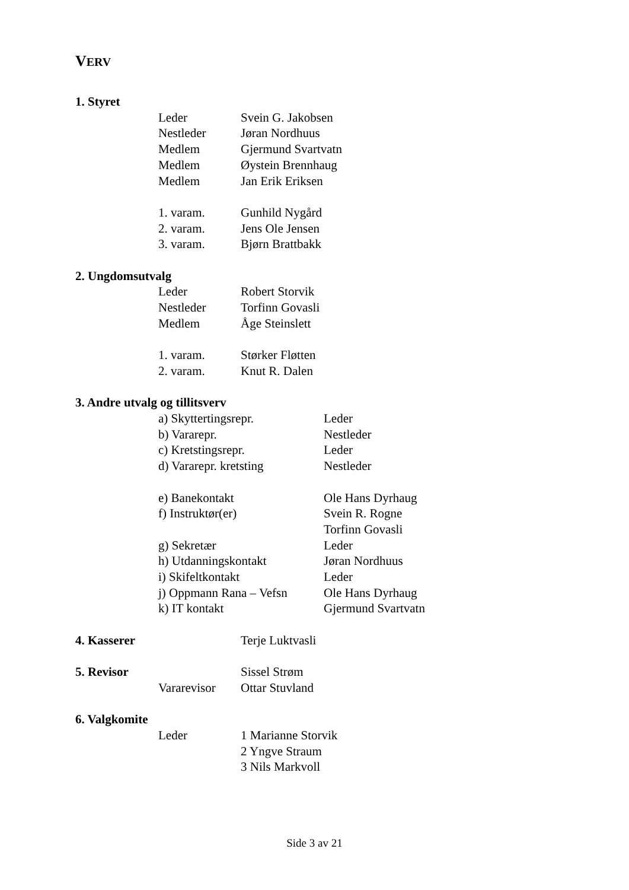VERV
1. Styret
Leder Svein G. Jakobsen
Nestleder Jøran Nordhuus
Medlem Gjermund Svartvatn
Medlem Øystein Brennhaug
Medlem Jan Erik Eriksen
1. varam. Gunhild Nygård
2. varam. Jens Ole Jensen
3. varam. Bjørn Brattbakk
2. Ungdomsutvalg
Leder Robert Storvik
Nestleder Torfinn Govasli
Medlem Åge Steinslett
1. varam. Størker Fløtten
2. varam. Knut R. Dalen
3. Andre utvalg og tillitsverv
a) Skyttertingsrepr. Leder
b) Vararepr. Nestleder
c) Kretstingsrepr. Leder
d) Vararepr. kretsting Nestleder
e) Banekontakt Ole Hans Dyrhaug
f) Instruktør(er) Svein R. Rogne
Torfinn Govasli
g) Sekretær Leder
h) Utdanningskontakt Jøran Nordhuus
i) Skifeltkontakt Leder
j) Oppmann Rana – Vefsn Ole Hans Dyrhaug
k) IT kontakt Gjermund Svartvatn
4. Kasserer Terje Luktvasli
5. Revisor Sissel Strøm
Vararevisor Ottar Stuvland
6. Valgkomite
Leder 1 Marianne Storvik
2 Yngve Straum
3 Nils Markvoll
Side 3 av 21